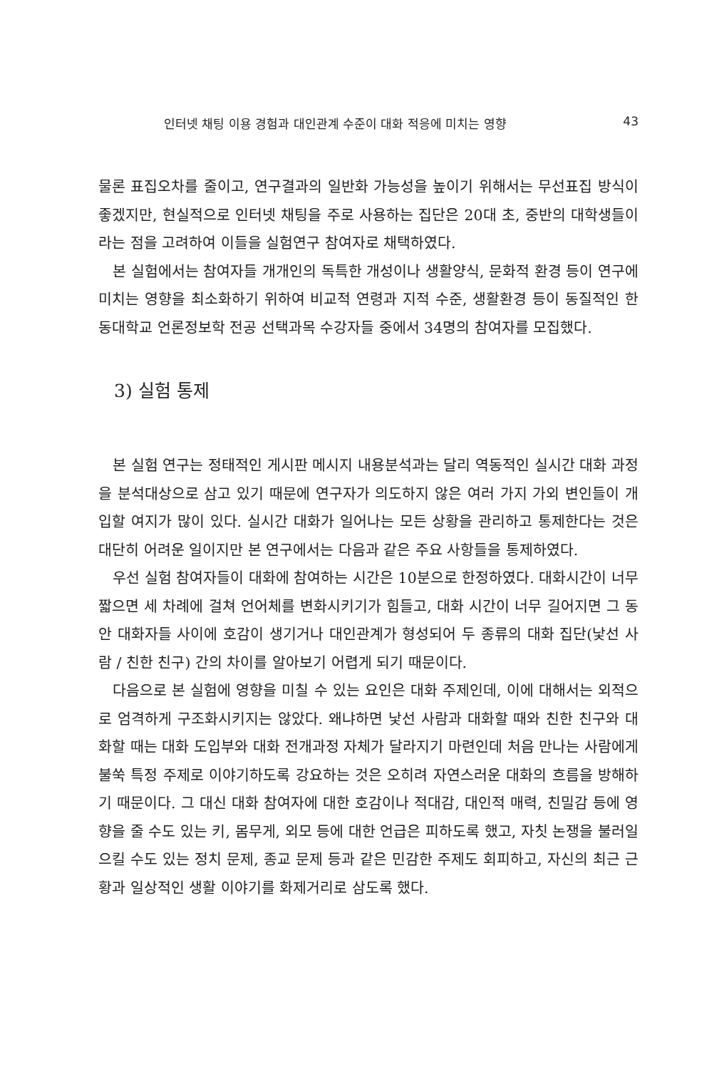인터넷 채팅 이용 경험과 대인관계 수준이 대화 적응에 미치는 영향 43
물론 표집오차를 줄이고, 연구결과의 일반화 가능성을 높이기 위해서는 무선표집 방식이 좋겠지만, 현실적으로 인터넷 채팅을 주로 사용하는 집단은 20대 초, 중반의 대학생들이라는 점을 고려하여 이들을 실험연구 참여자로 채택하였다.
본 실험에서는 참여자들 개개인의 독특한 개성이나 생활양식, 문화적 환경 등이 연구에 미치는 영향을 최소화하기 위하여 비교적 연령과 지적 수준, 생활환경 등이 동질적인 한동대학교 언론정보학 전공 선택과목 수강자들 중에서 34명의 참여자를 모집했다.
3) 실험 통제
본 실험 연구는 정태적인 게시판 메시지 내용분석과는 달리 역동적인 실시간 대화 과정을 분석대상으로 삼고 있기 때문에 연구자가 의도하지 않은 여러 가지 가외 변인들이 개입할 여지가 많이 있다. 실시간 대화가 일어나는 모든 상황을 관리하고 통제한다는 것은 대단히 어려운 일이지만 본 연구에서는 다음과 같은 주요 사항들을 통제하였다.
우선 실험 참여자들이 대화에 참여하는 시간은 10분으로 한정하였다. 대화시간이 너무 짧으면 세 차례에 걸쳐 언어체를 변화시키기가 힘들고, 대화 시간이 너무 길어지면 그 동안 대화자들 사이에 호감이 생기거나 대인관계가 형성되어 두 종류의 대화 집단(낯선 사람 / 친한 친구) 간의 차이를 알아보기 어렵게 되기 때문이다.
다음으로 본 실험에 영향을 미칠 수 있는 요인은 대화 주제인데, 이에 대해서는 외적으로 엄격하게 구조화시키지는 않았다. 왜냐하면 낯선 사람과 대화할 때와 친한 친구와 대화할 때는 대화 도입부와 대화 전개과정 자체가 달라지기 마련인데 처음 만나는 사람에게 불쑥 특정 주제로 이야기하도록 강요하는 것은 오히려 자연스러운 대화의 흐름을 방해하기 때문이다. 그 대신 대화 참여자에 대한 호감이나 적대감, 대인적 매력, 친밀감 등에 영향을 줄 수도 있는 키, 몸무게, 외모 등에 대한 언급은 피하도록 했고, 자칫 논쟁을 불러일으킬 수도 있는 정치 문제, 종교 문제 등과 같은 민감한 주제도 회피하고, 자신의 최근 근황과 일상적인 생활 이야기를 화제거리로 삼도록 했다.